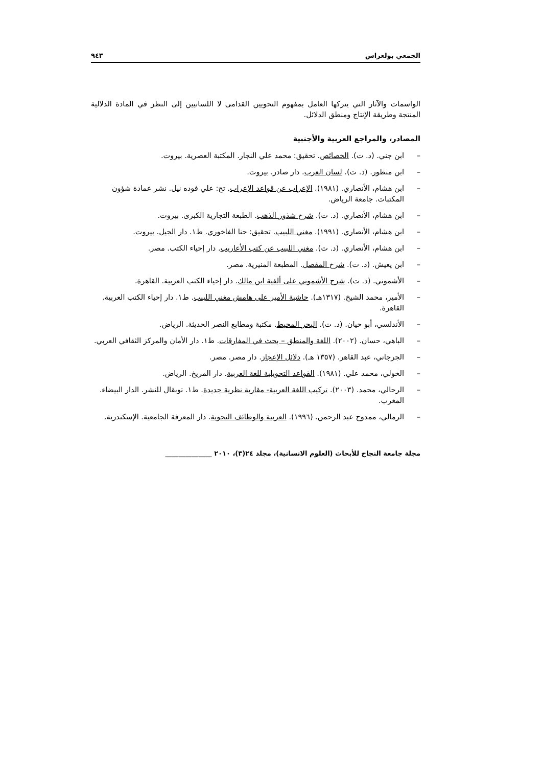الجمعي بولعراس ٩٤٣
الواسمات والآثار التي يتركها العامل بمفهوم النحويين القدامى لا اللسانيين إلى النظر في المادة الدلالية المنتجة وطريقة الإنتاج ومنطق الدلائل.
المصادر، والمراجع العربية والأجنبية
– ابن جني. (د. ت). الخصائص. تحقيق: محمد علي النجار. المكتبة العصرية. بيروت.
– ابن منظور. (د. ت). لسان العرب. دار صادر. بيروت.
– ابن هشام، الأنصاري. (١٩٨١). الإعراب عن قواعد الإعراب. تح: علي فوده نيل. نشر عمادة شؤون المكتبات. جامعة الرياض.
– ابن هشام، الأنصاري. (د. ت). شرح شذور الذهب. الطبعة التجارية الكبرى. بيروت.
– ابن هشام، الأنصاري. (١٩٩١). مغني اللبيب. تحقيق: حنا الفاخوري. ط١. دار الجيل. بيروت.
– ابن هشام، الأنصاري. (د. ت). مغني اللبيب عن كتب الأعاريب. دار إحياء الكتب. مصر.
– ابن يعيش. (د. ت). شرح المفصل. المطبعة المنيرية. مصر.
– الأشموني. (د. ت). شرح الأشموني على ألفية ابن مالك. دار إحياء الكتب العربية. القاهرة.
– الأمير، محمد الشيخ. (١٣١٧هـ). حاشية الأمير على هامش مغني اللبيب. ط١. دار إحياء الكتب العربية. القاهرة.
– الأندلسي، أبو حيان. (د. ت). البحر المحيط. مكتبة ومطابع النصر الحديثة. الرياض.
– الباهي، حسان. (٢٠٠٢). اللغة والمنطق – بحث في المفارقات. ط١. دار الأمان والمركز الثقافي العربي.
– الجرجاني، عبد القاهر. (١٣٥٧ هـ). دلائل الإعجاز. دار مصر. مصر.
– الخولي، محمد علي. (١٩٨١). القواعد التحويلية للغة العربية. دار المريخ. الرياض.
– الرحالي، محمد. (٢٠٠٣). تركيب اللغة العربية- مقاربة نظرية جديدة. ط١. توبقال للنشر. الدار البيضاء. المغرب.
– الرمالي، ممدوح عبد الرحمن. (١٩٩٦). العربية والوظائف النحوية. دار المعرفة الجامعية. الإسكندرية.
مجلة جامعة النجاح للأبحاث (العلوم الانسانية)، مجلد ٢٤(٣)، ٢٠١٠ ______________